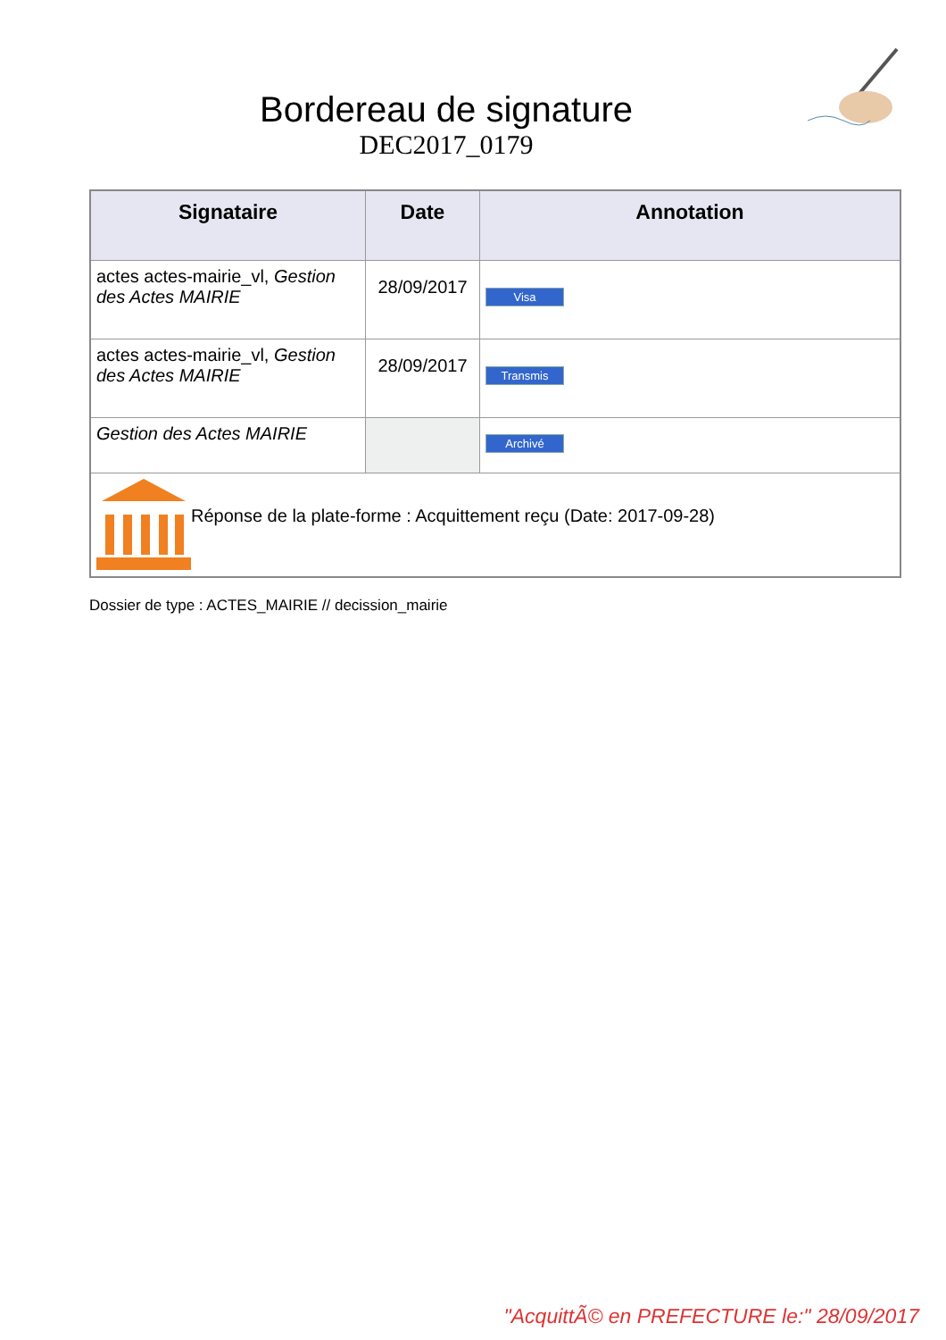Bordereau de signature
DEC2017_0179
| Signataire | Date | Annotation |
| --- | --- | --- |
| actes actes-mairie_vl, Gestion des Actes MAIRIE | 28/09/2017 | Visa |
| actes actes-mairie_vl, Gestion des Actes MAIRIE | 28/09/2017 | Transmis |
| Gestion des Actes MAIRIE | | Archivé |
| Réponse de la plate-forme : Acquittement reçu (Date: 2017-09-28) | | |
Dossier de type : ACTES_MAIRIE // decission_mairie
"AcquittÃ© en PREFECTURE le:" 28/09/2017